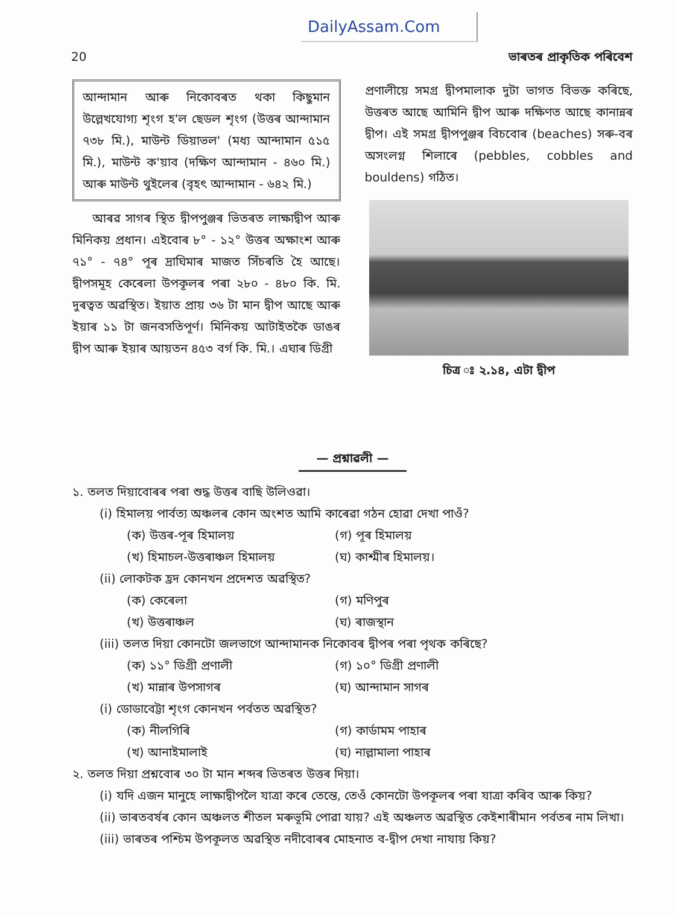DailyAssam.Com
20 ভাৰতৰ প্ৰাকৃতিক পৰিবেশ
আন্দামান আৰু নিকোবৰত থকা কিছুমান উল্লেখযোগ্য শৃংগ হ'ল ছেডল শৃংগ (উত্তৰ আন্দামান ৭৩৮ মি.), মাউন্ট ডিয়াভল' (মধ্য আন্দামান ৫১৫ মি.), মাউন্ট ক'য়াব (দক্ষিণ আন্দামান - ৪৬০ মি.) আৰু মাউন্ট থুইলেৰ (বৃহৎ আন্দামান - ৬৪২ মি.)
আৰৱ সাগৰ স্থিত দ্বীপপুঞ্জৰ ভিতৰত লাক্ষাদ্বীপ আৰু মিনিকয় প্ৰধান। এইবোৰ ৮° - ১২° উত্তৰ অক্ষাংশ আৰু ৭১° - ৭৪° পূৰ দ্ৰাঘিমাৰ মাজত সিঁচৰতি হৈ আছে। দ্বীপসমূহ কেৰেলা উপকূলৰ পৰা ২৮০ - ৪৮০ কি. মি. দুৰত্বত অৱস্থিত। ইয়াত প্ৰায় ৩৬ টা মান দ্বীপ আছে আৰু ইয়াৰ ১১ টা জনবসতিপূৰ্ণ। মিনিকয় আটাইতকৈ ডাঙৰ দ্বীপ আৰু ইয়াৰ আয়তন ৪৫৩ বৰ্গ কি. মি.। এঘাৰ ডিগ্ৰী
প্ৰণালীয়ে সমগ্ৰ দ্বীপমালাক দুটা ভাগত বিভক্ত কৰিছে, উত্তৰত আছে আমিনি দ্বীপ আৰু দক্ষিণত আছে কানান্নৰ দ্বীপ। এই সমগ্ৰ দ্বীপপুঞ্জৰ বিচবোৰ (beaches) সৰু-বৰ অসংলগ্ন শিলাৰে (pebbles, cobbles and bouldens) গঠিত।
চিত্ৰ ঃ ২.১৪, এটা দ্বীপ
— প্ৰশ্নাৱলী —
১. তলত দিয়াবোৰৰ পৰা শুদ্ধ উত্তৰ বাছি উলিওৱা।
(i) হিমালয় পাৰ্বত্য অঞ্চলৰ কোন অংশত আমি কাৰেৱা গঠন হোৱা দেখা পাওঁ?
(ক) উত্তৰ-পূৰ হিমালয় (গ) পূৰ হিমালয় (খ) হিমাচল-উত্তৰাঞ্চল হিমালয় (ঘ) কাশ্মীৰ হিমালয়।
(ii) লোকটক হ্ৰদ কোনখন প্ৰদেশত অৱস্থিত?
(ক) কেৰেলা (গ) মণিপুৰ (খ) উত্তৰাঞ্চল (ঘ) ৰাজস্থান
(iii) তলত দিয়া কোনটো জলভাগে আন্দামানক নিকোবৰ দ্বীপৰ পৰা পৃথক কৰিছে?
(ক) ১১° ডিগ্ৰী প্ৰণালী (গ) ১০° ডিগ্ৰী প্ৰণালী (খ) মান্নাৰ উপসাগৰ (ঘ) আন্দামান সাগৰ
(i) ডোডাবেট্টা শৃংগ কোনখন পৰ্বতত অৱস্থিত?
(ক) নীলগিৰি (গ) কাৰ্ডামম পাহাৰ (খ) আনাইমালাই (ঘ) নাল্লামালা পাহাৰ
২. তলত দিয়া প্ৰশ্নবোৰ ৩০ টা মান শব্দৰ ভিতৰত উত্তৰ দিয়া।
(i) যদি এজন মানুহে লাক্ষাদ্বীপলৈ যাত্ৰা কৰে তেন্তে, তেওঁ কোনটো উপকূলৰ পৰা যাত্ৰা কৰিব আৰু কিয়?
(ii) ভাৰতবৰ্ষৰ কোন অঞ্চলত শীতল মৰুভূমি পোৱা যায়? এই অঞ্চলত অৱস্থিত কেইশাৰীমান পৰ্বতৰ নাম লিখা।
(iii) ভাৰতৰ পশ্চিম উপকূলত অৱস্থিত নদীবোৰৰ মোহনাত ব-দ্বীপ দেখা নাযায় কিয়?